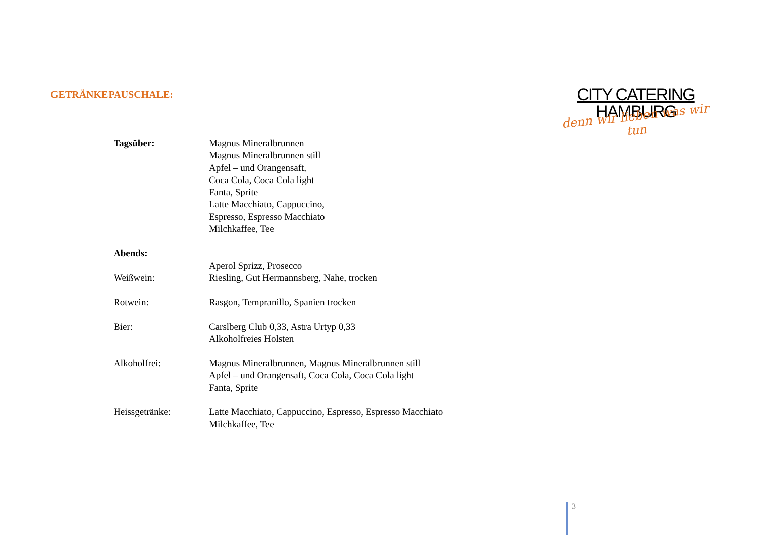GETRÄNKEPAUSCHALE:
CITY CATERING
HAMBURG
denn wir lieben was wir tun
| Tagsüber: | Magnus Mineralbrunnen Magnus Mineralbrunnen still Apfel – und Orangensaft, Coca Cola, Coca Cola light Fanta, Sprite Latte Macchiato, Cappuccino, Espresso, Espresso Macchiato Milchkaffee, Tee |
| Abends: | |
| | Aperol Sprizz, Prosecco |
| Weißwein: | Riesling, Gut Hermannsberg, Nahe, trocken |
| Rotwein: | Rasgon, Tempranillo, Spanien trocken |
| Bier: | Carslberg Club 0,33, Astra Urtyp 0,33 Alkoholfreies Holsten |
| Alkoholfrei: | Magnus Mineralbrunnen, Magnus Mineralbrunnen still Apfel – und Orangensaft, Coca Cola, Coca Cola light Fanta, Sprite |
| Heissgetränke: | Latte Macchiato, Cappuccino, Espresso, Espresso Macchiato Milchkaffee, Tee |
3